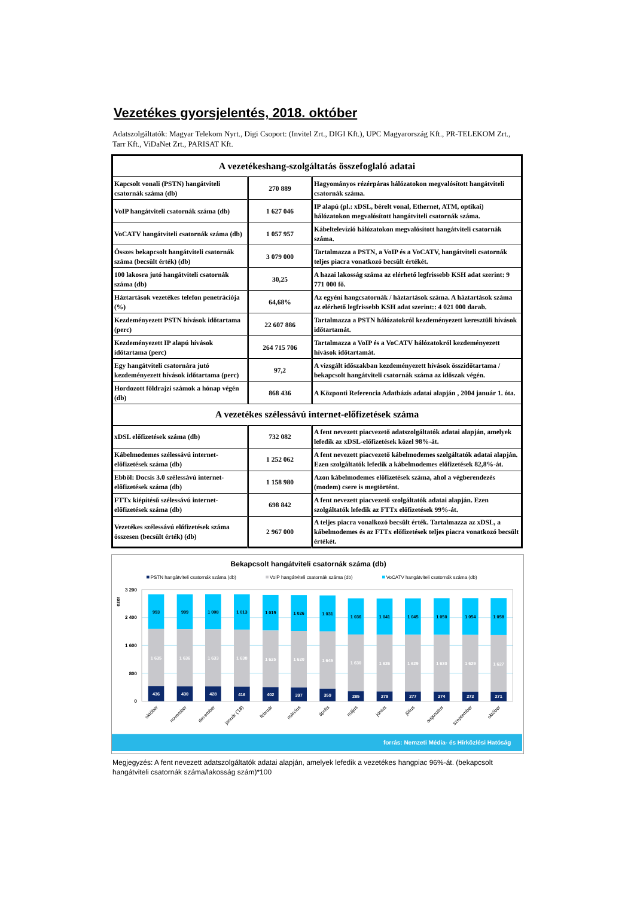Vezetékes gyorsjelentés, 2018. október
Adatszolgáltatók: Magyar Telekom Nyrt., Digi Csoport: (Invitel Zrt., DIGI Kft.), UPC Magyarország Kft., PR-TELEKOM Zrt., Tarr Kft., ViDaNet Zrt., PARISAT Kft.
| A vezetékeshang-szolgáltatás összefoglaló adatai | | |
| --- | --- | --- |
| Kapcsolt vonali (PSTN) hangátviteli csatornák száma (db) | 270 889 | Hagyományos rézérpáras hálózatokon megvalósított hangátviteli csatornák száma. |
| VoIP hangátviteli csatornák száma (db) | 1 627 046 | IP alapú (pl.: xDSL, bérelt vonal, Ethernet, ATM, optikai) hálózatokon megvalósított hangátviteli csatornák száma. |
| VoCATV hangátviteli csatornák száma (db) | 1 057 957 | Kábeltelevízió hálózatokon megvalósított hangátviteli csatornák száma. |
| Összes bekapcsolt hangátviteli csatornák száma (becsült érték) (db) | 3 079 000 | Tartalmazza a PSTN, a VoIP és a VoCATV, hangátviteli csatornák teljes piacra vonatkozó becsült értékét. |
| 100 lakosra jutó hangátviteli csatornák száma (db) | 30,25 | A hazai lakosság száma az elérhető legfrissebb KSH adat szerint: 9 771 000 fő. |
| Háztartások vezetékes telefon penetrációja (%) | 64,68% | Az egyéni hangcsatornák / háztartások száma. A háztartások száma az elérhető legfrissebb KSH adat szerint:: 4 021 000 darab. |
| Kezdeményezett PSTN hívások időtartama (perc) | 22 607 886 | Tartalmazza a PSTN hálózatokról kezdeményezett keresztüli hívások időtartamát. |
| Kezdeményezett IP alapú hívások időtartama (perc) | 264 715 706 | Tartalmazza a VoIP és a VoCATV hálózatokról kezdeményezett hívások időtartamát. |
| Egy hangátviteli csatornára jutó kezdeményezett hívások időtartama (perc) | 97,2 | A vizsgált időszakban kezdeményezett hívások összidőtartama / bekapcsolt hangátviteli csatornák száma az időszak végén. |
| Hordozott földrajzi számok a hónap végén (db) | 868 436 | A Központi Referencia Adatbázis adatai alapján , 2004 január 1. óta. |
| A vezetékes szélessávú internet-előfizetések száma | | |
| xDSL előfizetések száma (db) | 732 082 | A fent nevezett piacvezető adatszolgáltatók adatai alapján, amelyek lefedik az xDSL-előfizetések közel 98%-át. |
| Kábelmodemes szélessávú internet-előfizetések száma (db) | 1 252 062 | A fent nevezett piacvezető kábelmodemes szolgáltatók adatai alapján. Ezen szolgáltatók lefedik a kábelmodemes előfizetések 82,8%-át. |
| Ebből: Docsis 3.0 szélessávú internet-előfizetések száma (db) | 1 158 980 | Azon kábelmodemes előfizetések száma, ahol a végberendezés (modem) csere is megtörtént. |
| FTTx kiépítésű szélessávú internet-előfizetések száma (db) | 698 842 | A fent nevezett piacvezető szolgáltatók adatai alapján. Ezen szolgáltatók lefedik az FTTx előfizetések 99%-át. |
| Vezetékes szélessávú előfizetések száma összesen (becsült érték) (db) | 2 967 000 | A teljes piacra vonalkozó becsült érték. Tartalmazza az xDSL, a kábelmodemes és az FTTx előfizetések teljes piacra vonatkozó becsült értékét. |
Bekapcsolt hangátviteli csatornák száma (db)
PSTN hangátviteli csatornák száma (db)
VoIP hangátviteli csatornák száma (db)
VoCATV hangátviteli csatornák száma (db)
0
800
1 600
2 400
3 200
ezer
993
1 635
436
999
1 636
430
1 008
1 633
428
1 013
1 638
416
1 019
1 625
402
1 026
1 620
397
1 031
1 645
359
1 036
1 630
285
1 041
1 626
279
1 045
1 629
277
1 050
1 630
274
1 054
1 629
273
1 058
1 627
271
október
november
december
január ('18)
február
március
április
május
június
július
augusztus
szeptember
október
forrás: Nemzeti Média- és Hírközlési Hatóság
Megjegyzés: A fent nevezett adatszolgáltatók adatai alapján, amelyek lefedik a vezetékes hangpiac 96%-át. (bekapcsolt hangátviteli csatornák száma/lakosság szám)*100